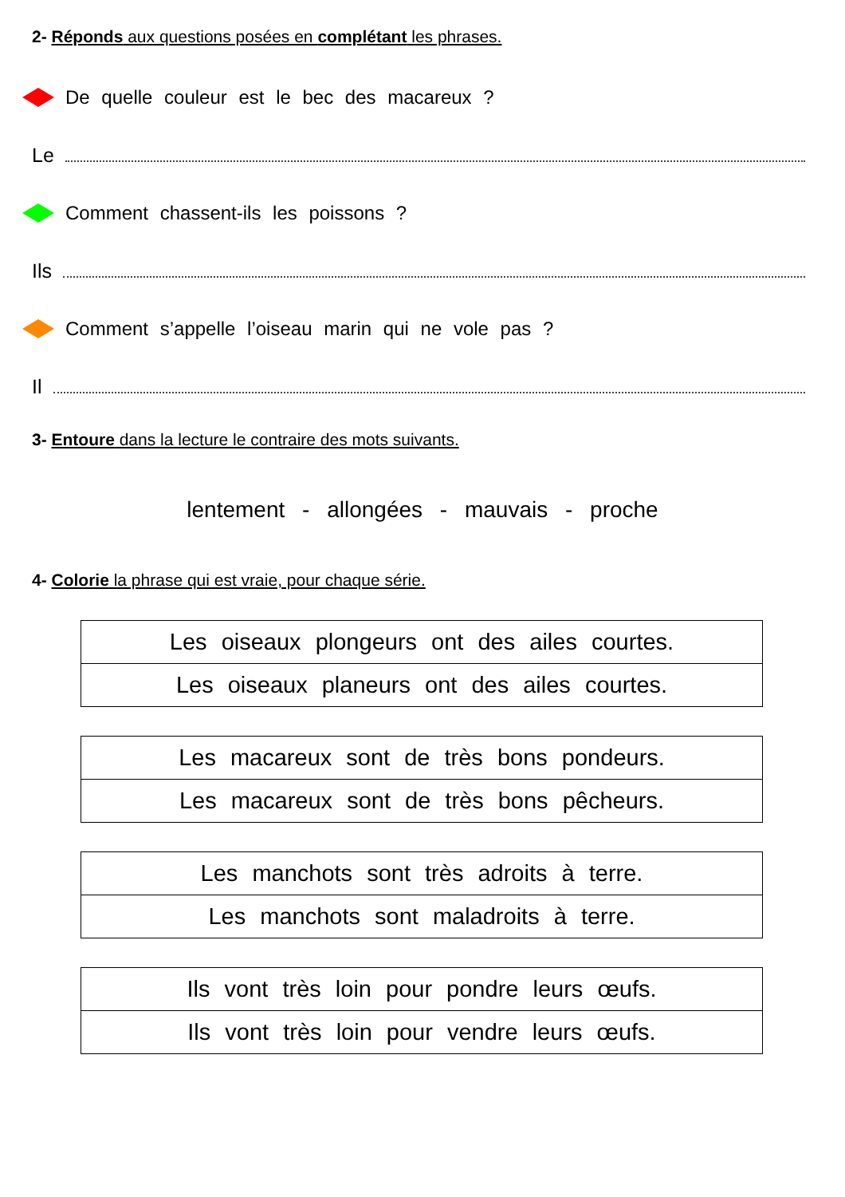2- Réponds aux questions posées en complétant les phrases.
De quelle couleur est le bec des macareux ?
Le
Comment chassent-ils les poissons ?
Ils
Comment s’appelle l’oiseau marin qui ne vole pas ?
Il
3- Entoure dans la lecture le contraire des mots suivants.
lentement - allongées - mauvais - proche
4- Colorie la phrase qui est vraie, pour chaque série.
| Les oiseaux plongeurs ont des ailes courtes. |
| Les oiseaux planeurs ont des ailes courtes. |
| Les macareux sont de très bons pondeurs. |
| Les macareux sont de très bons pêcheurs. |
| Les manchots sont très adroits à terre. |
| Les manchots sont maladroits à terre. |
| Ils vont très loin pour pondre leurs œufs. |
| Ils vont très loin pour vendre leurs œufs. |